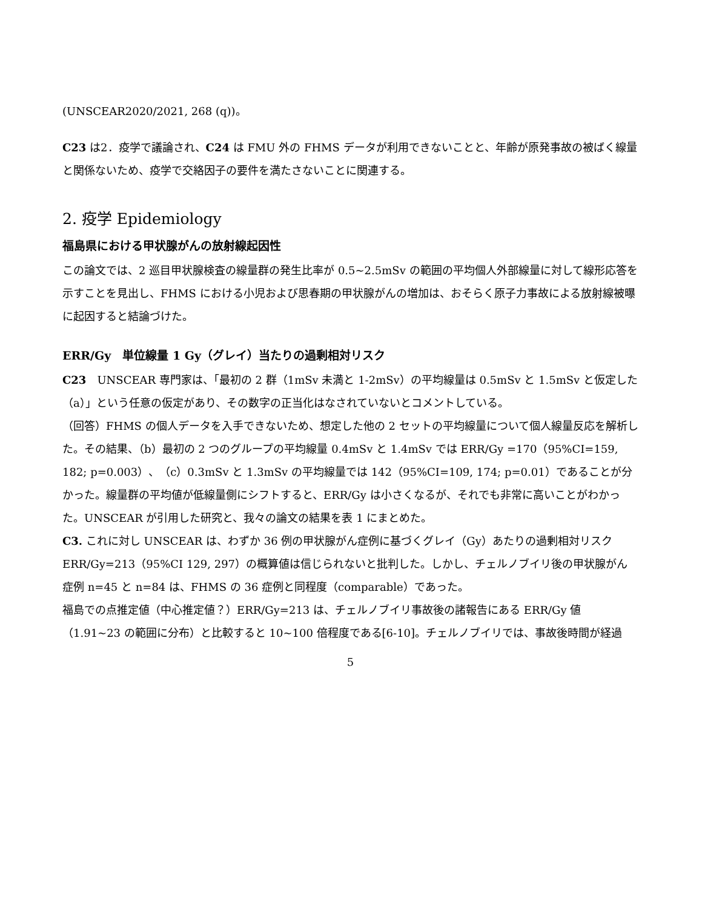(UNSCEAR2020/2021, 268 (q))。
C23 は2．疫学で議論され、C24 は FMU 外の FHMS データが利用できないことと、年齢が原発事故の被ばく線量と関係ないため、疫学で交絡因子の要件を満たさないことに関連する。
2. 疫学 Epidemiology
福島県における甲状腺がんの放射線起因性
この論文では、2 巡目甲状腺検査の線量群の発生比率が 0.5~2.5mSv の範囲の平均個人外部線量に対して線形応答を示すことを見出し、FHMS における小児および思春期の甲状腺がんの増加は、おそらく原子力事故による放射線被曝に起因すると結論づけた。
ERR/Gy　単位線量 1 Gy（グレイ）当たりの過剰相対リスク
C23　UNSCEAR 専門家は、「最初の 2 群（1mSv 未満と 1-2mSv）の平均線量は 0.5mSv と 1.5mSv と仮定した（a）」という任意の仮定があり、その数字の正当化はなされていないとコメントしている。
（回答）FHMS の個人データを入手できないため、想定した他の 2 セットの平均線量について個人線量反応を解析した。その結果、（b）最初の 2 つのグループの平均線量 0.4mSv と 1.4mSv では ERR/Gy =170（95%CI=159, 182; p=0.003）、（c）0.3mSv と 1.3mSv の平均線量では 142（95%CI=109, 174; p=0.01）であることが分かった。線量群の平均値が低線量側にシフトすると、ERR/Gy は小さくなるが、それでも非常に高いことがわかった。UNSCEAR が引用した研究と、我々の論文の結果を表 1 にまとめた。
C3. これに対し UNSCEAR は、わずか 36 例の甲状腺がん症例に基づくグレイ（Gy）あたりの過剰相対リスク ERR/Gy=213（95%CI 129, 297）の概算値は信じられないと批判した。しかし、チェルノブイリ後の甲状腺がん症例 n=45 と n=84 は、FHMS の 36 症例と同程度（comparable）であった。
福島での点推定値（中心推定値？）ERR/Gy=213 は、チェルノブイリ事故後の諸報告にある ERR/Gy 値（1.91~23 の範囲に分布）と比較すると 10~100 倍程度である[6-10]。チェルノブイリでは、事故後時間が経過
5